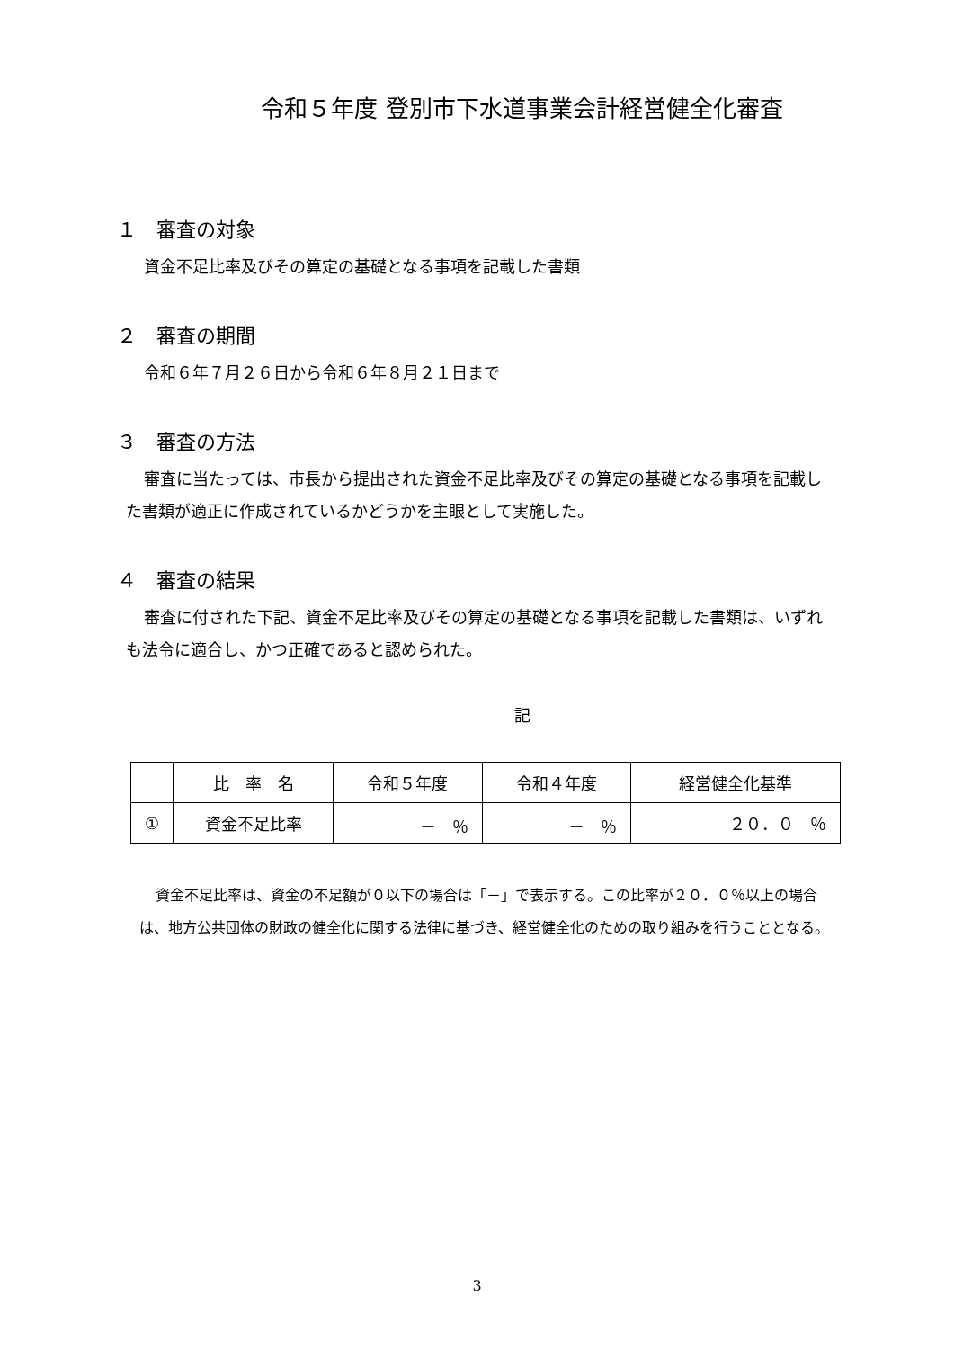令和５年度 登別市下水道事業会計経営健全化審査
１　審査の対象
資金不足比率及びその算定の基礎となる事項を記載した書類
２　審査の期間
令和６年７月２６日から令和６年８月２１日まで
３　審査の方法
審査に当たっては、市長から提出された資金不足比率及びその算定の基礎となる事項を記載した書類が適正に作成されているかどうかを主眼として実施した。
４　審査の結果
審査に付された下記、資金不足比率及びその算定の基礎となる事項を記載した書類は、いずれも法令に適合し、かつ正確であると認められた。
記
| | 比 率 名 | 令和５年度 | 令和４年度 | 経営健全化基準 |
| --- | --- | --- | --- | --- |
| ① | 資金不足比率 | － ％ | － ％ | ２０．０ ％ |
資金不足比率は、資金の不足額が０以下の場合は「－」で表示する。この比率が２０．０％以上の場合は、地方公共団体の財政の健全化に関する法律に基づき、経営健全化のための取り組みを行うこととなる。
3